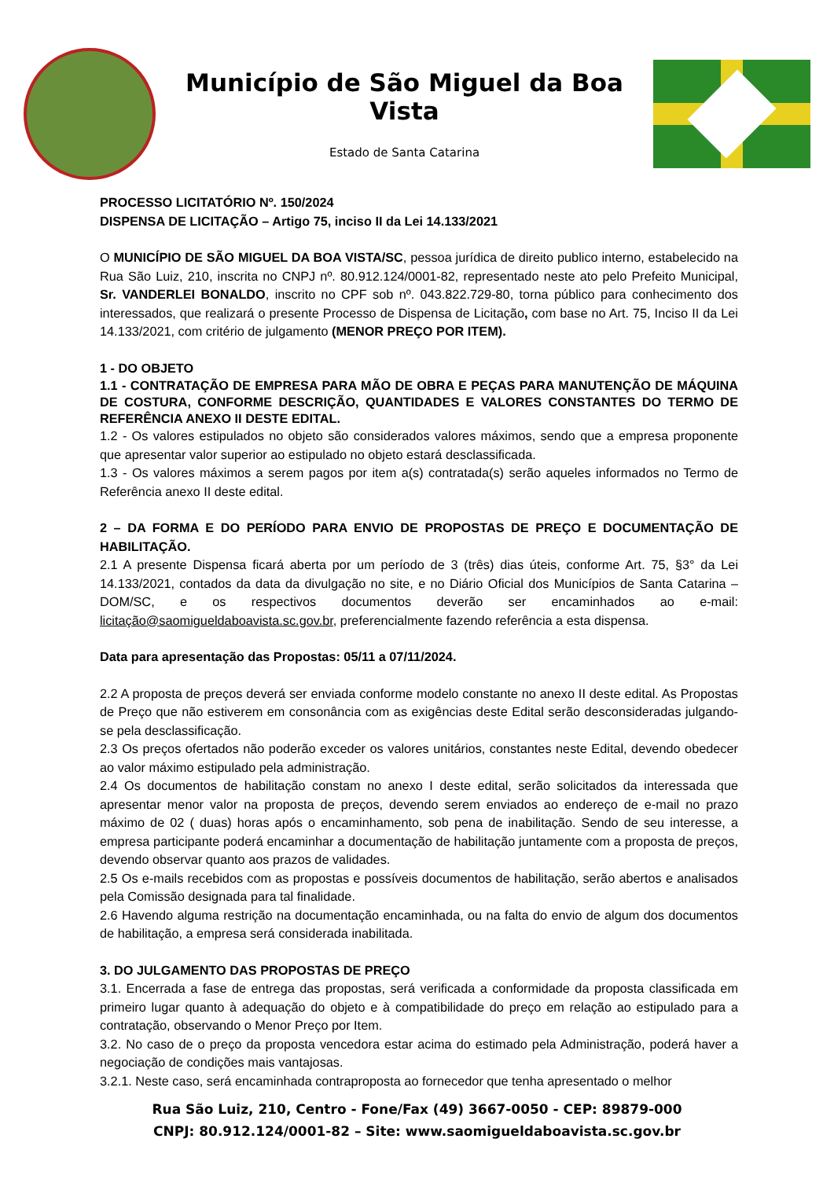Município de São Miguel da Boa Vista
Estado de Santa Catarina
PROCESSO LICITATÓRIO Nº. 150/2024
DISPENSA DE LICITAÇÃO – Artigo 75, inciso II da Lei 14.133/2021
O MUNICÍPIO DE SÃO MIGUEL DA BOA VISTA/SC, pessoa jurídica de direito publico interno, estabelecido na Rua São Luiz, 210, inscrita no CNPJ nº. 80.912.124/0001-82, representado neste ato pelo Prefeito Municipal, Sr. VANDERLEI BONALDO, inscrito no CPF sob nº. 043.822.729-80, torna público para conhecimento dos interessados, que realizará o presente Processo de Dispensa de Licitação, com base no Art. 75, Inciso II da Lei 14.133/2021, com critério de julgamento (MENOR PREÇO POR ITEM).
1 - DO OBJETO
1.1 - CONTRATAÇÃO DE EMPRESA PARA MÃO DE OBRA E PEÇAS PARA MANUTENÇÃO DE MÁQUINA DE COSTURA, CONFORME DESCRIÇÃO, QUANTIDADES E VALORES CONSTANTES DO TERMO DE REFERÊNCIA ANEXO II DESTE EDITAL.
1.2 - Os valores estipulados no objeto são considerados valores máximos, sendo que a empresa proponente que apresentar valor superior ao estipulado no objeto estará desclassificada.
1.3 - Os valores máximos a serem pagos por item a(s) contratada(s) serão aqueles informados no Termo de Referência anexo II deste edital.
2 – DA FORMA E DO PERÍODO PARA ENVIO DE PROPOSTAS DE PREÇO E DOCUMENTAÇÃO DE HABILITAÇÃO.
2.1 A presente Dispensa ficará aberta por um período de 3 (três) dias úteis, conforme Art. 75, §3° da Lei 14.133/2021, contados da data da divulgação no site, e no Diário Oficial dos Municípios de Santa Catarina – DOM/SC, e os respectivos documentos deverão ser encaminhados ao e-mail: licitação@saomigueldaboavista.sc.gov.br, preferencialmente fazendo referência a esta dispensa.
Data para apresentação das Propostas: 05/11 a 07/11/2024.
2.2 A proposta de preços deverá ser enviada conforme modelo constante no anexo II deste edital. As Propostas de Preço que não estiverem em consonância com as exigências deste Edital serão desconsideradas julgando-se pela desclassificação.
2.3 Os preços ofertados não poderão exceder os valores unitários, constantes neste Edital, devendo obedecer ao valor máximo estipulado pela administração.
2.4 Os documentos de habilitação constam no anexo I deste edital, serão solicitados da interessada que apresentar menor valor na proposta de preços, devendo serem enviados ao endereço de e-mail no prazo máximo de 02 ( duas) horas após o encaminhamento, sob pena de inabilitação. Sendo de seu interesse, a empresa participante poderá encaminhar a documentação de habilitação juntamente com a proposta de preços, devendo observar quanto aos prazos de validades.
2.5 Os e-mails recebidos com as propostas e possíveis documentos de habilitação, serão abertos e analisados pela Comissão designada para tal finalidade.
2.6 Havendo alguma restrição na documentação encaminhada, ou na falta do envio de algum dos documentos de habilitação, a empresa será considerada inabilitada.
3. DO JULGAMENTO DAS PROPOSTAS DE PREÇO
3.1. Encerrada a fase de entrega das propostas, será verificada a conformidade da proposta classificada em primeiro lugar quanto à adequação do objeto e à compatibilidade do preço em relação ao estipulado para a contratação, observando o Menor Preço por Item.
3.2. No caso de o preço da proposta vencedora estar acima do estimado pela Administração, poderá haver a negociação de condições mais vantajosas.
3.2.1. Neste caso, será encaminhada contraproposta ao fornecedor que tenha apresentado o melhor
Rua São Luiz, 210, Centro - Fone/Fax (49) 3667-0050 - CEP: 89879-000
CNPJ: 80.912.124/0001-82 – Site: www.saomigueldaboavista.sc.gov.br